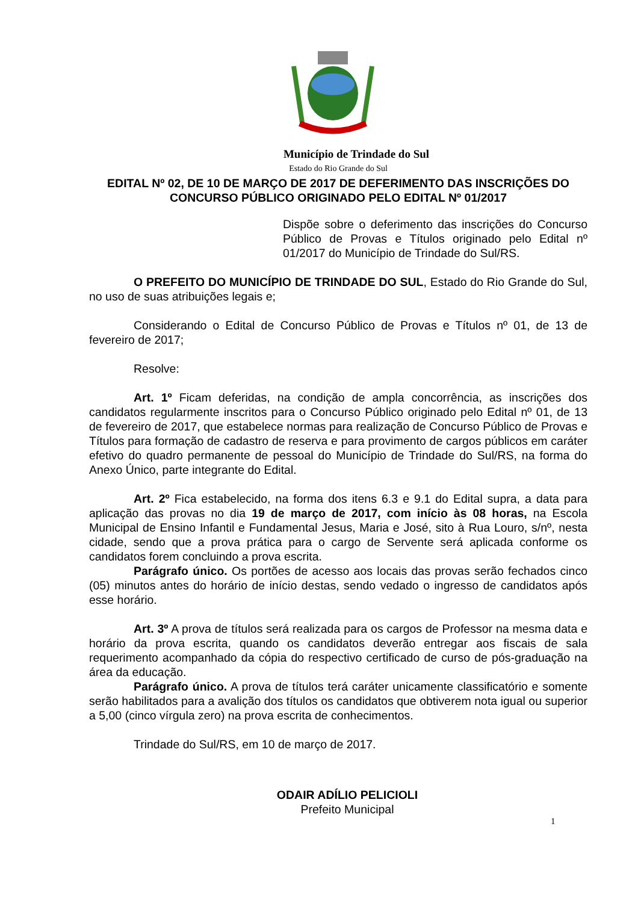Município de Trindade do Sul
Estado do Rio Grande do Sul
EDITAL Nº 02, DE 10 DE MARÇO DE 2017 DE DEFERIMENTO DAS INSCRIÇÕES DO CONCURSO PÚBLICO ORIGINADO PELO EDITAL Nº 01/2017
Dispõe sobre o deferimento das inscrições do Concurso Público de Provas e Títulos originado pelo Edital nº 01/2017 do Município de Trindade do Sul/RS.
O PREFEITO DO MUNICÍPIO DE TRINDADE DO SUL, Estado do Rio Grande do Sul, no uso de suas atribuições legais e;
Considerando o Edital de Concurso Público de Provas e Títulos nº 01, de 13 de fevereiro de 2017;
Resolve:
Art. 1º Ficam deferidas, na condição de ampla concorrência, as inscrições dos candidatos regularmente inscritos para o Concurso Público originado pelo Edital nº 01, de 13 de fevereiro de 2017, que estabelece normas para realização de Concurso Público de Provas e Títulos para formação de cadastro de reserva e para provimento de cargos públicos em caráter efetivo do quadro permanente de pessoal do Município de Trindade do Sul/RS, na forma do Anexo Único, parte integrante do Edital.
Art. 2º Fica estabelecido, na forma dos itens 6.3 e 9.1 do Edital supra, a data para aplicação das provas no dia 19 de março de 2017, com início às 08 horas, na Escola Municipal de Ensino Infantil e Fundamental Jesus, Maria e José, sito à Rua Louro, s/nº, nesta cidade, sendo que a prova prática para o cargo de Servente será aplicada conforme os candidatos forem concluindo a prova escrita.
Parágrafo único. Os portões de acesso aos locais das provas serão fechados cinco (05) minutos antes do horário de início destas, sendo vedado o ingresso de candidatos após esse horário.
Art. 3º A prova de títulos será realizada para os cargos de Professor na mesma data e horário da prova escrita, quando os candidatos deverão entregar aos fiscais de sala requerimento acompanhado da cópia do respectivo certificado de curso de pós-graduação na área da educação.
Parágrafo único. A prova de títulos terá caráter unicamente classificatório e somente serão habilitados para a avalição dos títulos os candidatos que obtiverem nota igual ou superior a 5,00 (cinco vírgula zero) na prova escrita de conhecimentos.
Trindade do Sul/RS, em 10 de março de 2017.
ODAIR ADÍLIO PELICIOLI
Prefeito Municipal
1